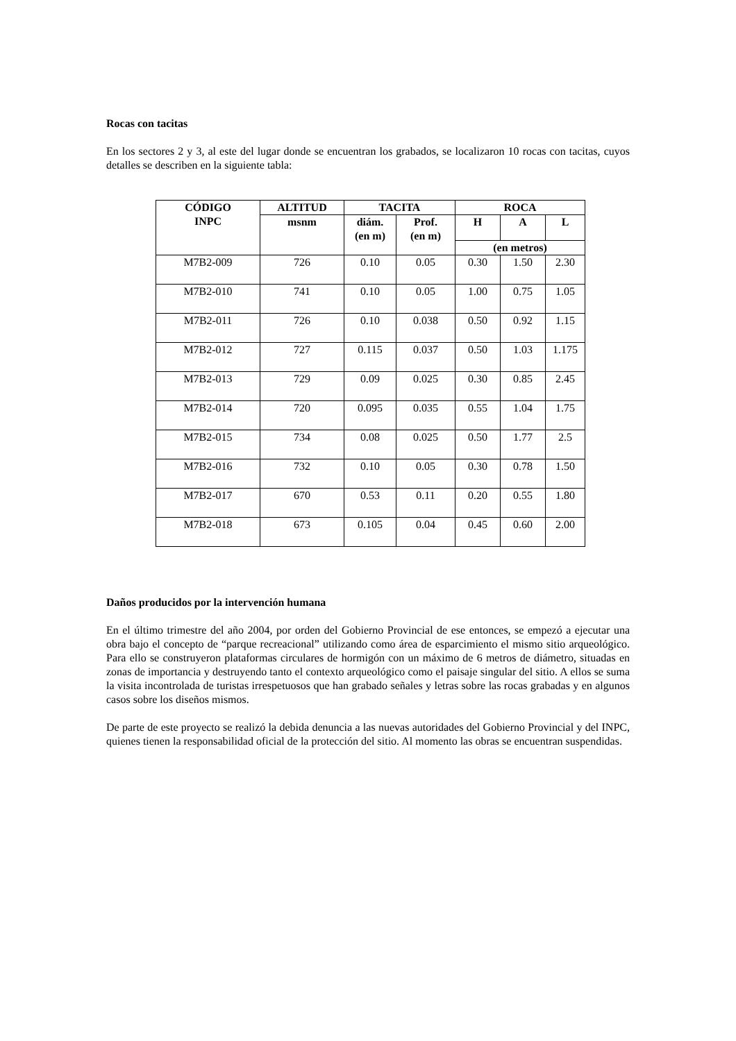Rocas con tacitas
En los sectores 2 y 3, al este del lugar donde se encuentran los grabados, se localizaron 10 rocas con tacitas, cuyos detalles se describen en la siguiente tabla:
| CÓDIGO INPC | ALTITUD | TACITA | | ROCA | | |
| --- | --- | --- | --- | --- | --- | --- |
| | msnm | diám. (en m) | Prof. (en m) | H | A | L |
| | | | | (en metros) | | |
| M7B2-009 | 726 | 0.10 | 0.05 | 0.30 | 1.50 | 2.30 |
| M7B2-010 | 741 | 0.10 | 0.05 | 1.00 | 0.75 | 1.05 |
| M7B2-011 | 726 | 0.10 | 0.038 | 0.50 | 0.92 | 1.15 |
| M7B2-012 | 727 | 0.115 | 0.037 | 0.50 | 1.03 | 1.175 |
| M7B2-013 | 729 | 0.09 | 0.025 | 0.30 | 0.85 | 2.45 |
| M7B2-014 | 720 | 0.095 | 0.035 | 0.55 | 1.04 | 1.75 |
| M7B2-015 | 734 | 0.08 | 0.025 | 0.50 | 1.77 | 2.5 |
| M7B2-016 | 732 | 0.10 | 0.05 | 0.30 | 0.78 | 1.50 |
| M7B2-017 | 670 | 0.53 | 0.11 | 0.20 | 0.55 | 1.80 |
| M7B2-018 | 673 | 0.105 | 0.04 | 0.45 | 0.60 | 2.00 |
Daños producidos por la intervención humana
En el último trimestre del año 2004, por orden del Gobierno Provincial de ese entonces, se empezó a ejecutar una obra bajo el concepto de “parque recreacional” utilizando como área de esparcimiento el mismo sitio arqueológico. Para ello se construyeron plataformas circulares de hormigón con un máximo de 6 metros de diámetro, situadas en zonas de importancia y destruyendo tanto el contexto arqueológico como el paisaje singular del sitio. A ellos se suma la visita incontrolada de turistas irrespetuosos que han grabado señales y letras sobre las rocas grabadas y en algunos casos sobre los diseños mismos.
De parte de este proyecto se realizó la debida denuncia a las nuevas autoridades del Gobierno Provincial y del INPC, quienes tienen la responsabilidad oficial de la protección del sitio. Al momento las obras se encuentran suspendidas.